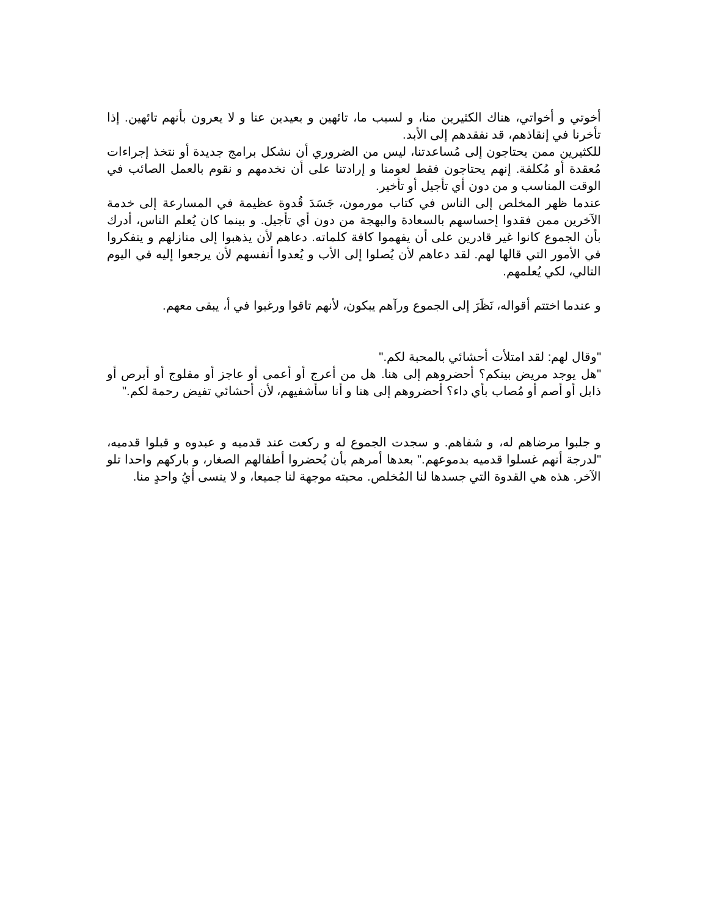أخوتي و أخواتي، هناك الكثيرين منا، و لسبب ما، تائهين و بعيدين عنا و لا يعرون بأنهم تائهين. إذا تأخرنا في إنقاذهم، قد نفقدهم إلى الأبد.
للكثيرين ممن يحتاجون إلى مُساعدتنا، ليس من الضروري أن نشكل برامج جديدة أو نتخذ إجراءات مُعقدة أو مُكلفة. إنهم يحتاجون فقط لعومنا و إرادتنا على أن نخدمهم و نقوم بالعمل الصائب في الوقت المناسب و من دون أي تأجيل أو تأخير.
عندما ظهر المخلص إلى الناس في كتاب مورمون، جَسَدَ قُدوة عظيمة في المسارعة إلى خدمة الآخرين ممن فقدوا إحساسهم بالسعادة والبهجة من دون أي تأجيل. و بينما كان يُعلم الناس، أدرك بأن الجموع كانوا غير قادرين على أن يفهموا كافة كلماته. دعاهم لأن يذهبوا إلى منازلهم و يتفكروا في الأمور التي قالها لهم. لقد دعاهم لأن يُصلوا إلى الأب و يُعدوا أنفسهم لأن يرجعوا إليه في اليوم التالي، لكي يُعلمهم.
و عندما اختتم أقواله، نَظَرَ إلى الجموع ورآهم يبكون، لأنهم تاقوا ورغبوا في أ، يبقى معهم.
"وقال لهم: لقد امتلأت أحشائي بالمحبة لكم."
"هل يوجد مريض بينكم؟ أحضروهم إلى هنا. هل من أعرج أو أعمى أو عاجز أو مفلوج أو أبرص أو ذابل أو أصم أو مُصاب بأي داء؟ أحضروهم إلى هنا و أنا سأشفيهم، لأن أحشائي تفيض رحمة لكم."
و جلبوا مرضاهم له، و شفاهم. و سجدت الجموع له و ركعت عند قدميه و عبدوه و قبلوا قدميه، "لدرجة أنهم غسلوا قدميه بدموعهم." بعدها أمرهم بأن يُحضروا أطفالهم الصغار، و باركهم واحدا تلو الآخر. هذه هي القدوة التي جسدها لنا المُخلص. محبته موجهة لنا جميعا، و لا ينسى أيُ واحدٍ منا.